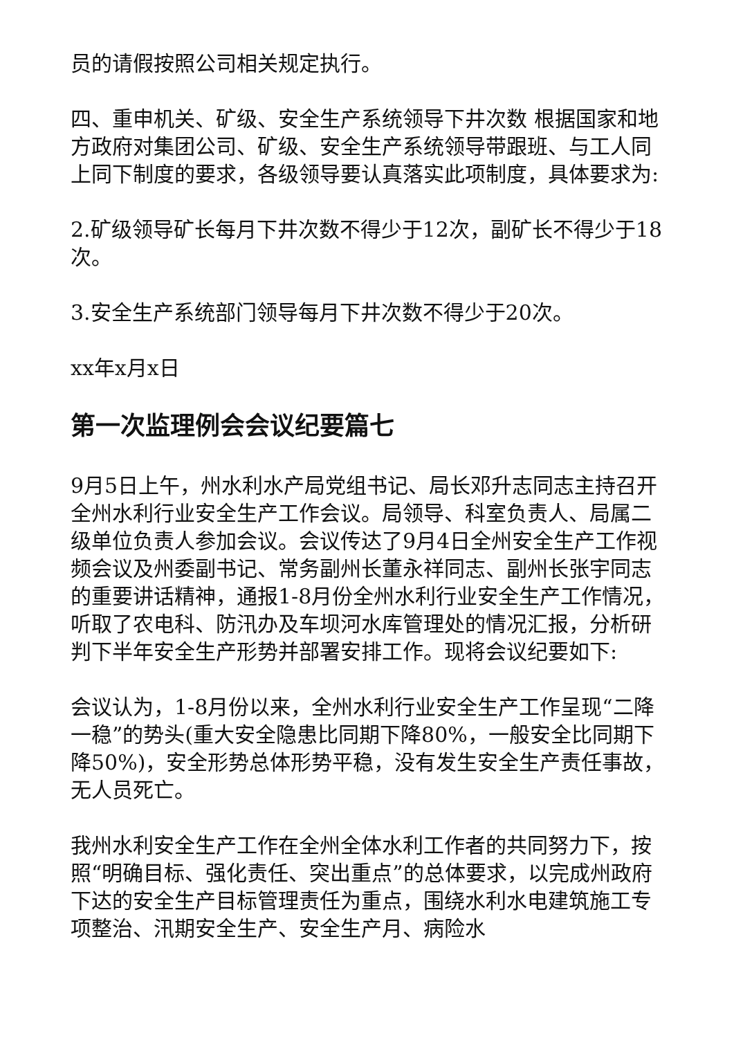员的请假按照公司相关规定执行。
四、重申机关、矿级、安全生产系统领导下井次数 根据国家和地方政府对集团公司、矿级、安全生产系统领导带跟班、与工人同上同下制度的要求，各级领导要认真落实此项制度，具体要求为:
2.矿级领导矿长每月下井次数不得少于12次，副矿长不得少于18次。
3.安全生产系统部门领导每月下井次数不得少于20次。
xx年x月x日
第一次监理例会会议纪要篇七
9月5日上午，州水利水产局党组书记、局长邓升志同志主持召开全州水利行业安全生产工作会议。局领导、科室负责人、局属二级单位负责人参加会议。会议传达了9月4日全州安全生产工作视频会议及州委副书记、常务副州长董永祥同志、副州长张宇同志的重要讲话精神，通报1-8月份全州水利行业安全生产工作情况，听取了农电科、防汛办及车坝河水库管理处的情况汇报，分析研判下半年安全生产形势并部署安排工作。现将会议纪要如下:
会议认为，1-8月份以来，全州水利行业安全生产工作呈现“二降一稳”的势头(重大安全隐患比同期下降80%，一般安全比同期下降50%)，安全形势总体形势平稳，没有发生安全生产责任事故，无人员死亡。
我州水利安全生产工作在全州全体水利工作者的共同努力下，按照“明确目标、强化责任、突出重点”的总体要求，以完成州政府下达的安全生产目标管理责任为重点，围绕水利水电建筑施工专项整治、汛期安全生产、安全生产月、病险水